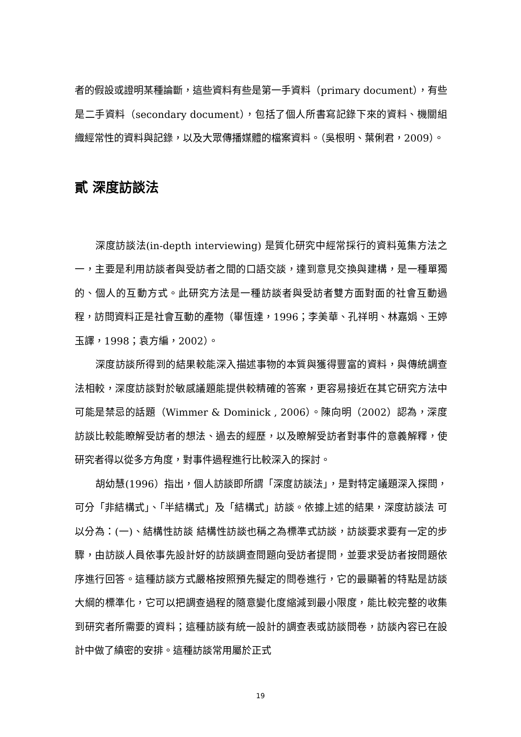者的假設或證明某種論斷，這些資料有些是第一手資料（primary document），有些是二手資料（secondary document），包括了個人所書寫記錄下來的資料、機關組織經常性的資料與記錄，以及大眾傳播媒體的檔案資料。（吳根明、葉俐君，2009）。
貳 深度訪談法
深度訪談法(in-depth interviewing) 是質化研究中經常採行的資料蒐集方法之一，主要是利用訪談者與受訪者之間的口語交談，達到意見交換與建構，是一種單獨的、個人的互動方式。此研究方法是一種訪談者與受訪者雙方面對面的社會互動過程，訪問資料正是社會互動的產物（畢恆達，1996；李美華、孔祥明、林嘉娟、王婷玉譯，1998；袁方編，2002）。
深度訪談所得到的結果較能深入描述事物的本質與獲得豐富的資料，與傳統調查法相較，深度訪談對於敏感議題能提供較精確的答案，更容易接近在其它研究方法中可能是禁忌的話題（Wimmer & Dominick , 2006）。陳向明（2002）認為，深度訪談比較能瞭解受訪者的想法、過去的經歷，以及瞭解受訪者對事件的意義解釋，使研究者得以從多方角度，對事件過程進行比較深入的探討。
胡幼慧(1996）指出，個人訪談即所謂「深度訪談法」，是對特定議題深入探問， 可分「非結構式」、「半結構式」及「結構式」訪談。依據上述的結果，深度訪談法 可以分為：(一)、結構性訪談 結構性訪談也稱之為標準式訪談，訪談要求要有一定的步驟，由訪談人員依事先設計好的訪談調查問題向受訪者提問，並要求受訪者按問題依序進行回答。這種訪談方式嚴格按照預先擬定的問卷進行，它的最顯著的特點是訪談大綱的標準化，它可以把調查過程的隨意變化度縮減到最小限度，能比較完整的收集到研究者所需要的資料；這種訪談有統一設計的調查表或訪談問卷，訪談內容已在設計中做了縝密的安排。這種訪談常用屬於正式
19